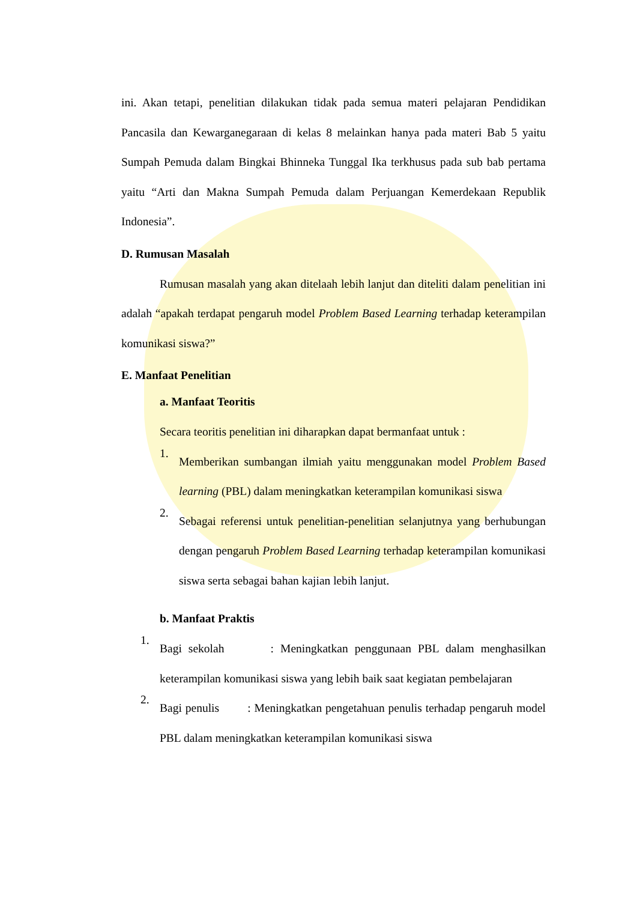ini. Akan tetapi, penelitian dilakukan tidak pada semua materi pelajaran Pendidikan Pancasila dan Kewarganegaraan di kelas 8 melainkan hanya pada materi Bab 5 yaitu Sumpah Pemuda dalam Bingkai Bhinneka Tunggal Ika terkhusus pada sub bab pertama yaitu “Arti dan Makna Sumpah Pemuda dalam Perjuangan Kemerdekaan Republik Indonesia”.
D. Rumusan Masalah
Rumusan masalah yang akan ditelaah lebih lanjut dan diteliti dalam penelitian ini adalah “apakah terdapat pengaruh model Problem Based Learning terhadap keterampilan komunikasi siswa?”
E. Manfaat Penelitian
a. Manfaat Teoritis
Secara teoritis penelitian ini diharapkan dapat bermanfaat untuk :
1.
Memberikan sumbangan ilmiah yaitu menggunakan model Problem Based learning (PBL) dalam meningkatkan keterampilan komunikasi siswa
2.
Sebagai referensi untuk penelitian-penelitian selanjutnya yang berhubungan dengan pengaruh Problem Based Learning terhadap keterampilan komunikasi siswa serta sebagai bahan kajian lebih lanjut.
b. Manfaat Praktis
1.
Bagi sekolah : Meningkatkan penggunaan PBL dalam menghasilkan keterampilan komunikasi siswa yang lebih baik saat kegiatan pembelajaran
2.
Bagi penulis : Meningkatkan pengetahuan penulis terhadap pengaruh model PBL dalam meningkatkan keterampilan komunikasi siswa